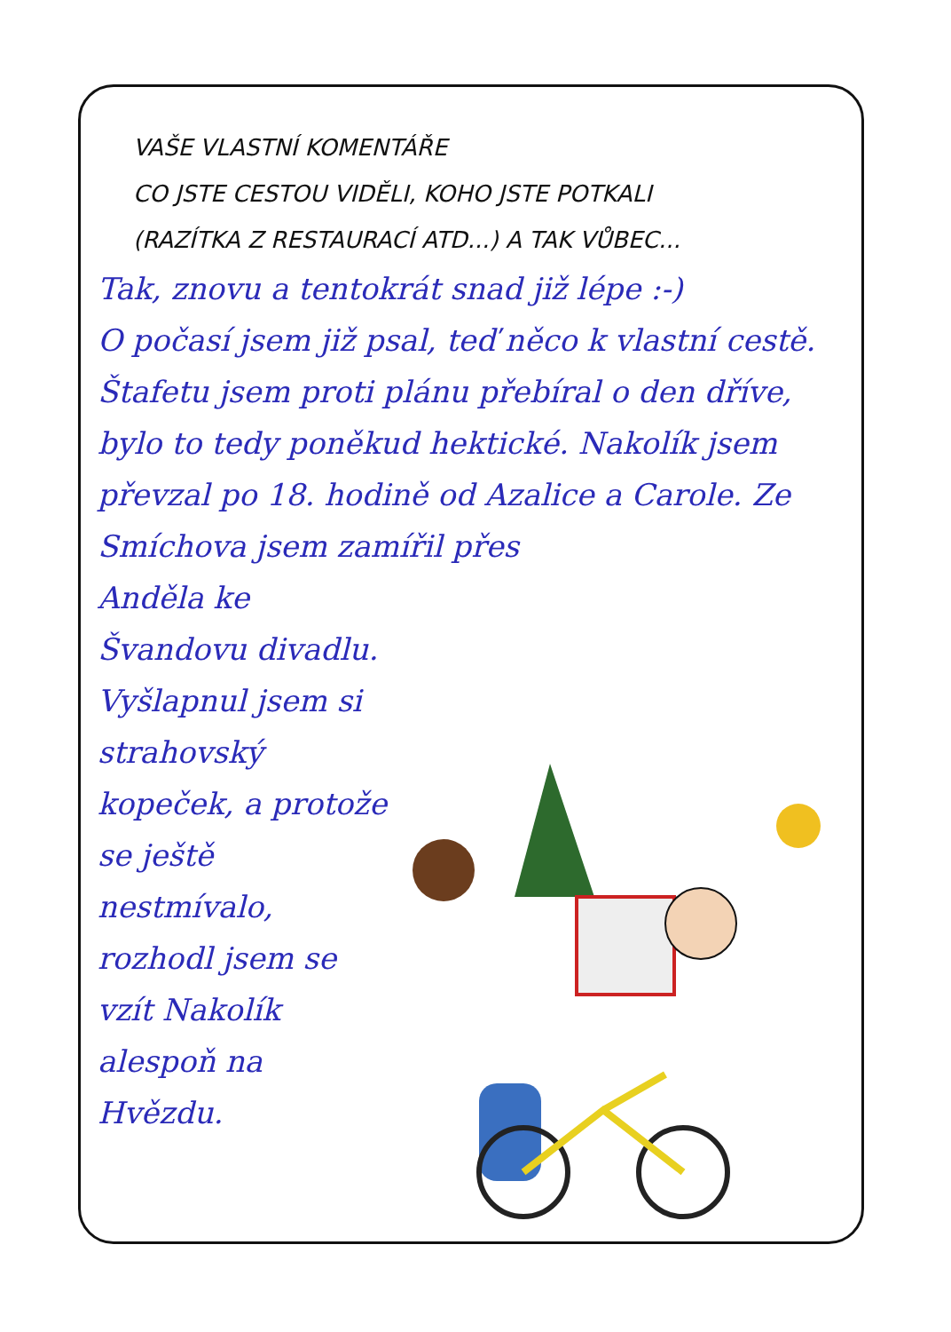VAŠE VLASTNÍ KOMENTÁŘE
CO JSTE CESTOU VIDĚLI, KOHO JSTE POTKALI
(RAZÍTKA Z RESTAURACÍ ATD...) A TAK VŮBEC...
Tak, znovu a tentokrát snad již lépe :-)
O počasí jsem již psal, teď něco k vlastní cestě. Štafetu jsem proti plánu přebíral o den dříve, bylo to tedy poněkud hektické. Nakolík jsem převzal po 18. hodině od Azalice a Carole. Ze Smíchova jsem zamířil přes
Anděla ke Švandovu divadlu. Vyšlapnul jsem si strahovský kopeček, a protože se ještě nestmívalo, rozhodl jsem se vzít Nakolík alespoň na Hvězdu.